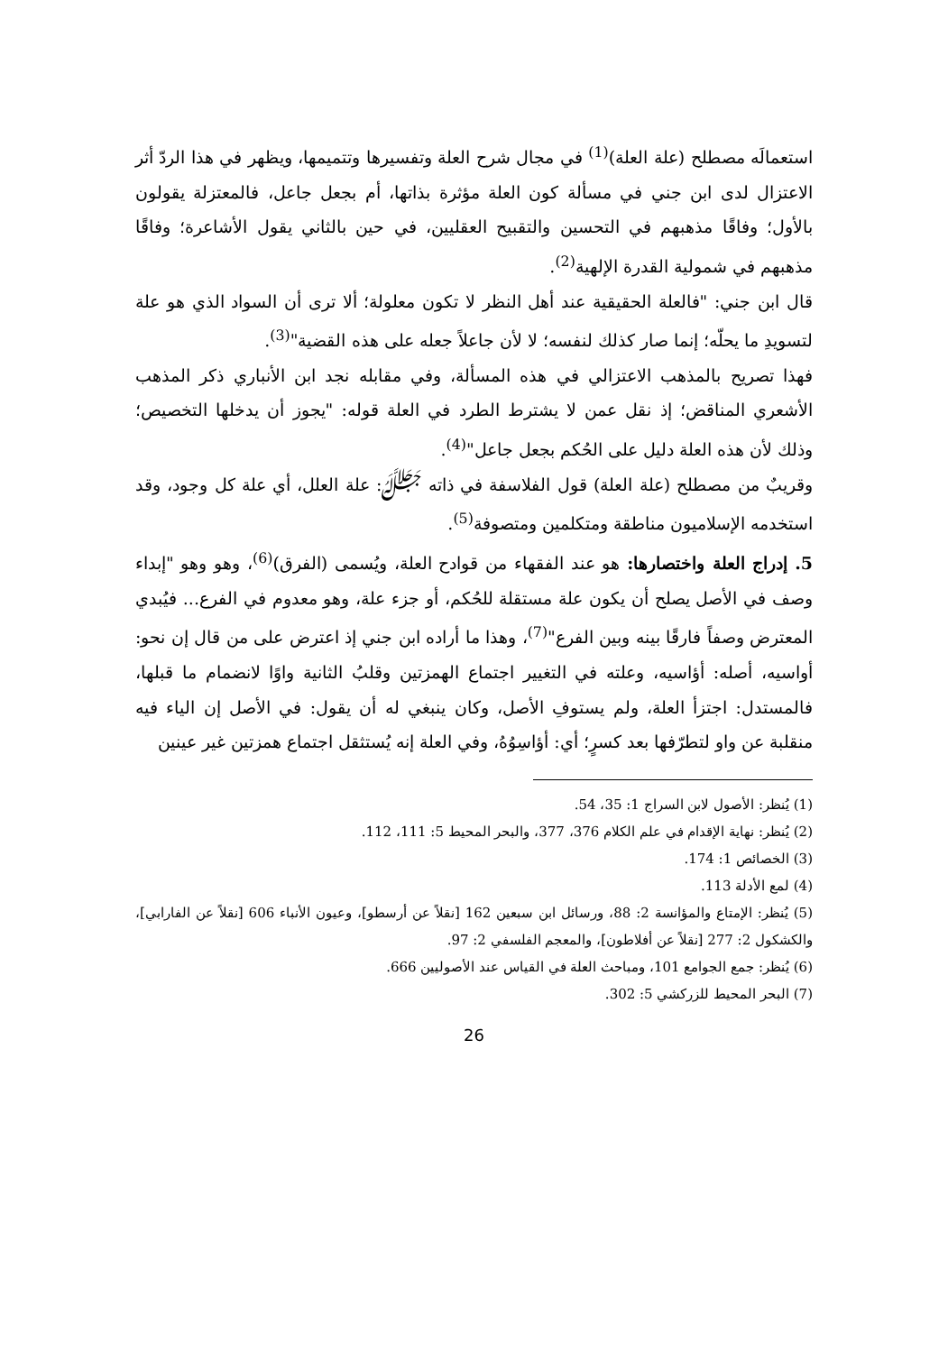استعمالَه مصطلح (علة العلة)<sup>(1)</sup> في مجال شرح العلة وتفسيرها وتتميمها، ويظهر في هذا الردّ أثر الاعتزال لدى ابن جني في مسألة كون العلة مؤثرة بذاتها، أم بجعل جاعل، فالمعتزلة يقولون بالأول؛ وفاقًا مذهبهم في التحسين والتقبيح العقليين، في حين بالثاني يقول الأشاعرة؛ وفاقًا مذهبهم في شمولية القدرة الإلهية<sup>(2)</sup>.
قال ابن جني: "فالعلة الحقيقية عند أهل النظر لا تكون معلولة؛ ألا ترى أن السواد الذي هو علة لتسويدِ ما يحلّه؛ إنما صار كذلك لنفسه؛ لا لأن جاعلاً جعله على هذه القضية"<sup>(3)</sup>.
فهذا تصريح بالمذهب الاعتزالي في هذه المسألة، وفي مقابله نجد ابن الأنباري ذكر المذهب الأشعري المناقض؛ إذ نقل عمن لا يشترط الطرد في العلة قوله: "يجوز أن يدخلها التخصيص؛ وذلك لأن هذه العلة دليل على الحُكم بجعل جاعل"<sup>(4)</sup>.
وقريبٌ من مصطلح (علة العلة) قول الفلاسفة في ذاته ﷻ: علة العلل، أي علة كل وجود، وقد استخدمه الإسلاميون مناطقة ومتكلمين ومتصوفة<sup>(5)</sup>.
5. إدراج العلة واختصارها: هو عند الفقهاء من قوادح العلة، ويُسمى (الفرق)<sup>(6)</sup>، وهو وهو "إبداء وصف في الأصل يصلح أن يكون علة مستقلة للحُكم، أو جزء علة، وهو معدوم في الفرع... فيُبدي المعترض وصفاً فارقًا بينه وبين الفرع"<sup>(7)</sup>، وهذا ما أراده ابن جني إذ اعترض على من قال إن نحو: أواسيه، أصله: أؤاسيه، وعلته في التغيير اجتماع الهمزتين وقلبُ الثانية واوًا لانضمام ما قبلها، فالمستدل: اجتزأ العلة، ولم يستوفِ الأصل، وكان ينبغي له أن يقول: في الأصل إن الياء فيه منقلبة عن واو لتطرّفها بعد كسرٍ؛ أي: أؤاسِوُهُ، وفي العلة إنه يُستثقل اجتماع همزتين غير عينين
(1) يُنظر: الأصول لابن السراج 1: 35، 54.
(2) يُنظر: نهاية الإقدام في علم الكلام 376، 377، والبحر المحيط 5: 111، 112.
(3) الخصائص 1: 174.
(4) لمع الأدلة 113.
(5) يُنظر: الإمتاع والمؤانسة 2: 88، ورسائل ابن سبعين 162 [نقلاً عن أرسطو]، وعيون الأنباء 606 [نقلاً عن الفارابي]، والكشكول 2: 277 [نقلاً عن أفلاطون]، والمعجم الفلسفي 2: 97.
(6) يُنظر: جمع الجوامع 101، ومباحث العلة في القياس عند الأصوليين 666.
(7) البحر المحيط للزركشي 5: 302.
26